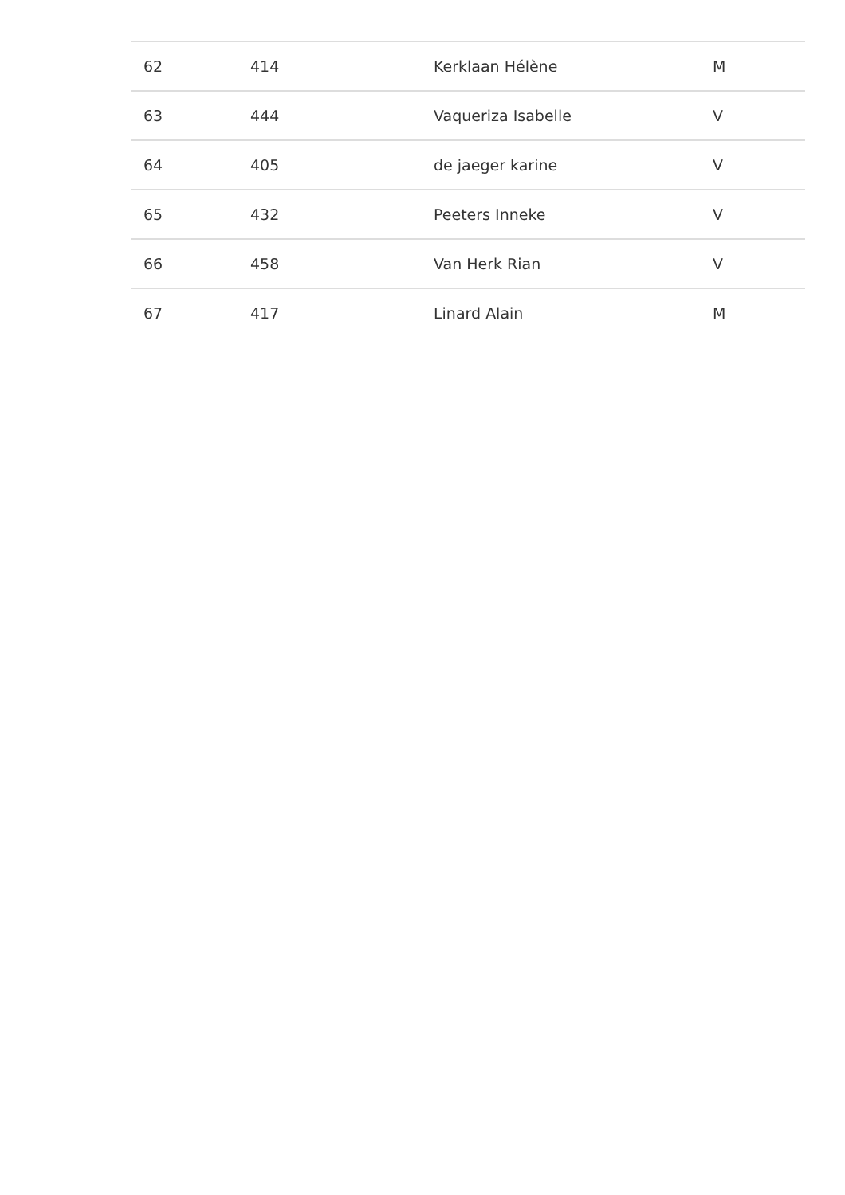| 62 | 414 | Kerklaan Hélène | M |
| 63 | 444 | Vaqueriza Isabelle | V |
| 64 | 405 | de jaeger karine | V |
| 65 | 432 | Peeters Inneke | V |
| 66 | 458 | Van Herk Rian | V |
| 67 | 417 | Linard Alain | M |